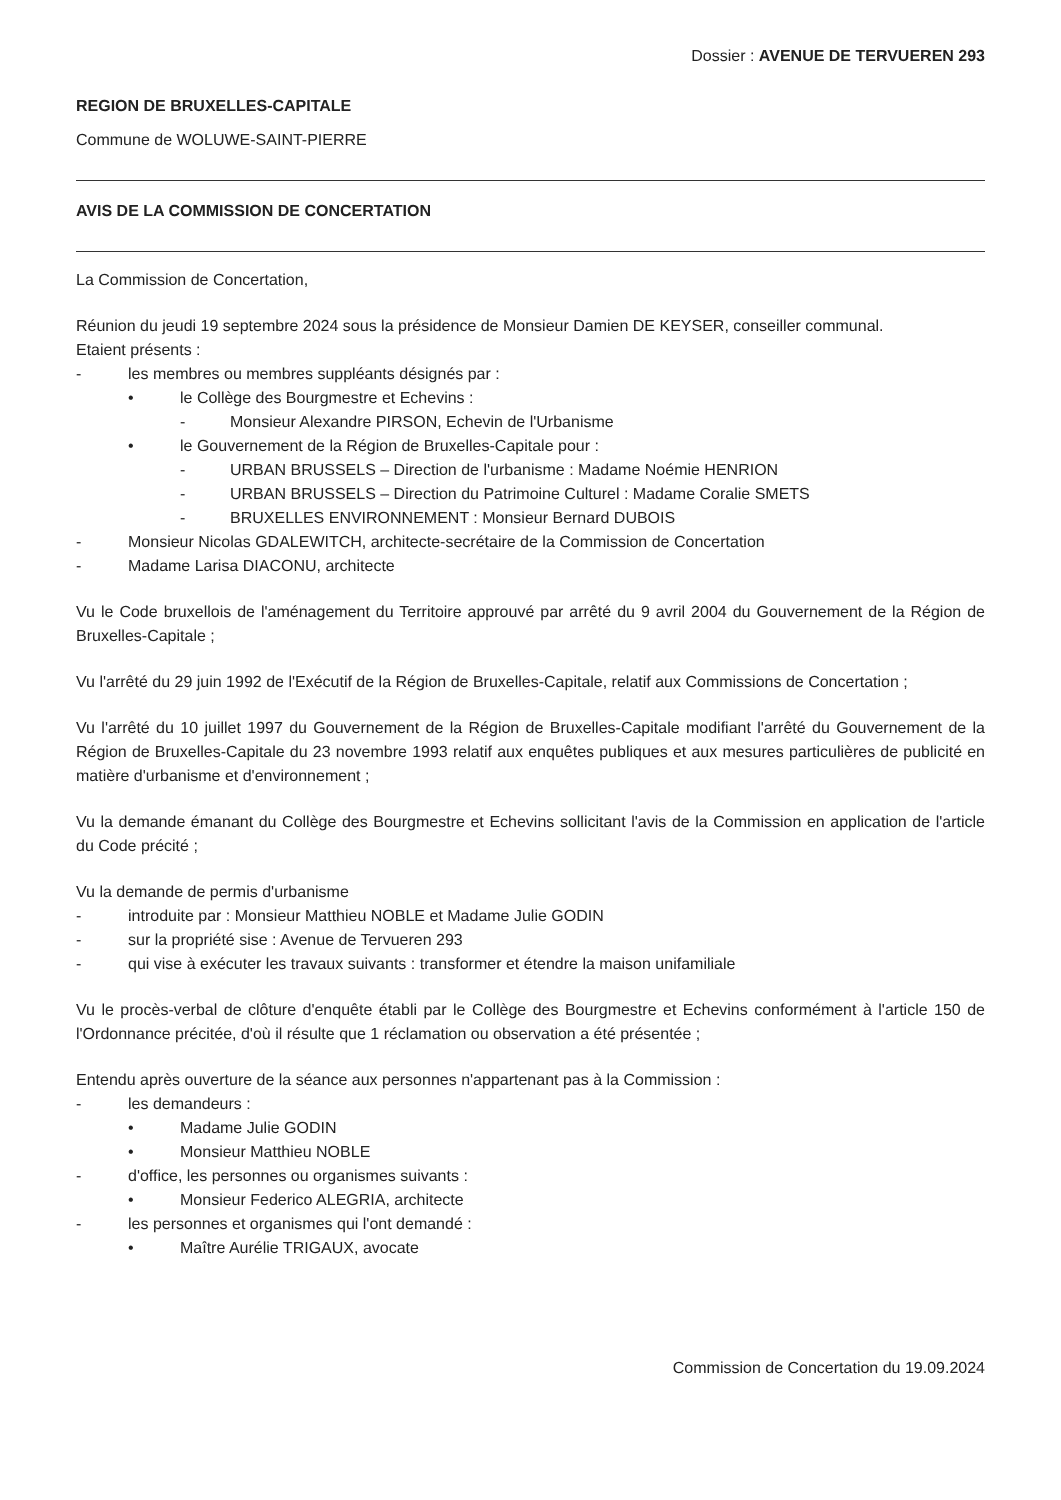Dossier : AVENUE DE TERVUEREN 293
REGION DE BRUXELLES-CAPITALE
Commune de WOLUWE-SAINT-PIERRE
AVIS DE LA COMMISSION DE CONCERTATION
La Commission de Concertation,
Réunion du jeudi 19 septembre 2024 sous la présidence de Monsieur Damien DE KEYSER, conseiller communal.
Etaient présents :
- les membres ou membres suppléants désignés par :
• le Collège des Bourgmestre et Echevins :
- Monsieur Alexandre PIRSON, Echevin de l'Urbanisme
• le Gouvernement de la Région de Bruxelles-Capitale pour :
- URBAN BRUSSELS – Direction de l'urbanisme : Madame Noémie HENRION
- URBAN BRUSSELS – Direction du Patrimoine Culturel : Madame Coralie SMETS
- BRUXELLES ENVIRONNEMENT : Monsieur Bernard DUBOIS
- Monsieur Nicolas GDALEWITCH, architecte-secrétaire de la Commission de Concertation
- Madame Larisa DIACONU, architecte
Vu le Code bruxellois de l'aménagement du Territoire approuvé par arrêté du 9 avril 2004 du Gouvernement de la Région de Bruxelles-Capitale ;
Vu l'arrêté du 29 juin 1992 de l'Exécutif de la Région de Bruxelles-Capitale, relatif aux Commissions de Concertation ;
Vu l'arrêté du 10 juillet 1997 du Gouvernement de la Région de Bruxelles-Capitale modifiant l'arrêté du Gouvernement de la Région de Bruxelles-Capitale du 23 novembre 1993 relatif aux enquêtes publiques et aux mesures particulières de publicité en matière d'urbanisme et d'environnement ;
Vu la demande émanant du Collège des Bourgmestre et Echevins sollicitant l'avis de la Commission en application de l'article du Code précité ;
Vu la demande de permis d'urbanisme
- introduite par : Monsieur Matthieu NOBLE et Madame Julie GODIN
- sur la propriété sise : Avenue de Tervueren 293
- qui vise à exécuter les travaux suivants : transformer et étendre la maison unifamiliale
Vu le procès-verbal de clôture d'enquête établi par le Collège des Bourgmestre et Echevins conformément à l'article 150 de l'Ordonnance précitée, d'où il résulte que 1 réclamation ou observation a été présentée ;
Entendu après ouverture de la séance aux personnes n'appartenant pas à la Commission :
- les demandeurs :
• Madame Julie GODIN
• Monsieur Matthieu NOBLE
- d'office, les personnes ou organismes suivants :
• Monsieur Federico ALEGRIA, architecte
- les personnes et organismes qui l'ont demandé :
• Maître Aurélie TRIGAUX, avocate
Commission de Concertation du 19.09.2024